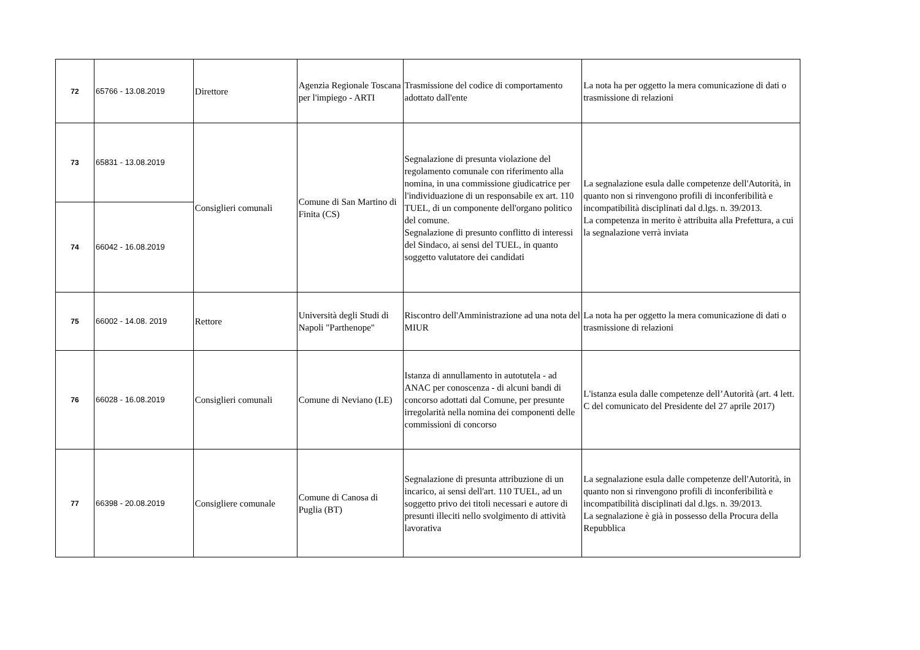| 72 | 65766 - 13.08.2019 | Direttore | Agenzia Regionale Toscana per l'impiego - ARTI | Trasmissione del codice di comportamento adottato dall'ente | La nota ha per oggetto la mera comunicazione di dati o trasmissione di relazioni |
| 73 | 65831 - 13.08.2019 | Consiglieri comunali | Comune di San Martino di Finita (CS) | Segnalazione di presunta violazione del regolamento comunale con riferimento alla nomina, in una commissione giudicatrice per l'individuazione di un responsabile ex art. 110 TUEL, di un componente dell'organo politico del comune. Segnalazione di presunto conflitto di interessi del Sindaco, ai sensi del TUEL, in quanto soggetto valutatore dei candidati | La segnalazione esula dalle competenze dell'Autorità, in quanto non si rinvengono profili di inconferibilità e incompatibilità disciplinati dal d.lgs. n. 39/2013. La competenza in merito è attribuita alla Prefettura, a cui la segnalazione verrà inviata |
| 74 | 66042 - 16.08.2019 | | | | |
| 75 | 66002 - 14.08. 2019 | Rettore | Università degli Studi di Napoli "Parthenope" | Riscontro dell'Amministrazione ad una nota del MIUR | La nota ha per oggetto la mera comunicazione di dati o trasmissione di relazioni |
| 76 | 66028 - 16.08.2019 | Consiglieri comunali | Comune di Neviano (LE) | Istanza di annullamento in autotutela - ad ANAC per conoscenza - di alcuni bandi di concorso adottati dal Comune, per presunte irregolarità nella nomina dei componenti delle commissioni di concorso | L'istanza esula dalle competenze dell’Autorità (art. 4 lett. C del comunicato del Presidente del 27 aprile 2017) |
| 77 | 66398 - 20.08.2019 | Consigliere comunale | Comune di Canosa di Puglia (BT) | Segnalazione di presunta attribuzione di un incarico, ai sensi dell'art. 110 TUEL, ad un soggetto privo dei titoli necessari e autore di presunti illeciti nello svolgimento di attività lavorativa | La segnalazione esula dalle competenze dell'Autorità, in quanto non si rinvengono profili di inconferibilità e incompatibilità disciplinati dal d.lgs. n. 39/2013. La segnalazione è già in possesso della Procura della Repubblica |